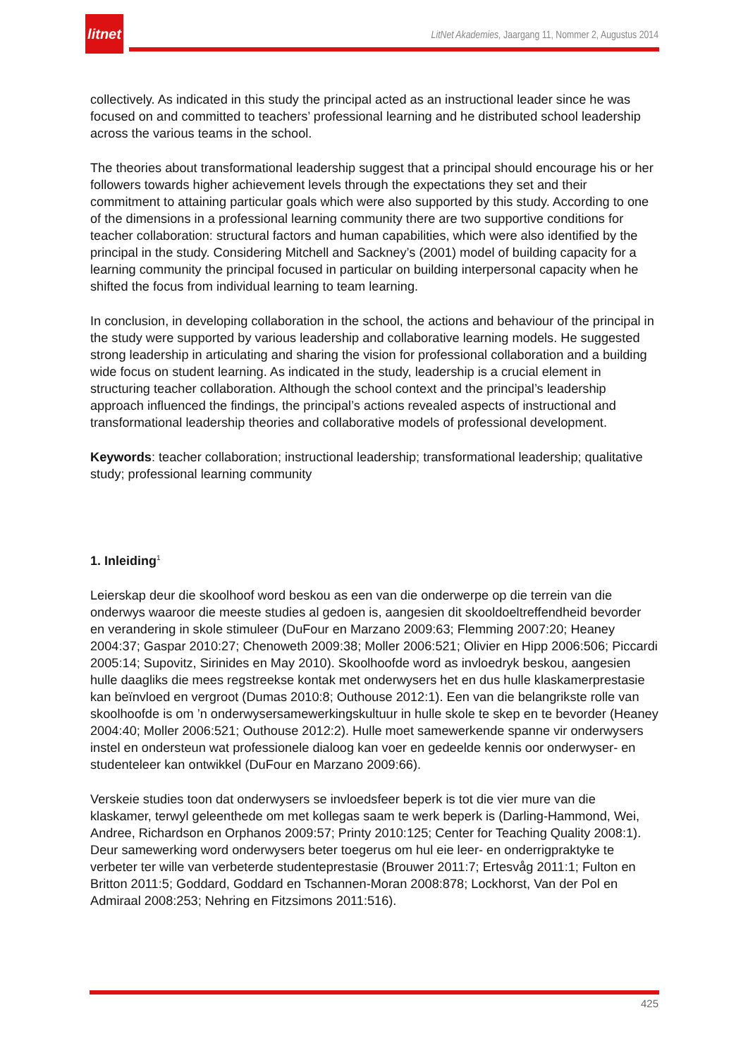litnet
LitNet Akademies, Jaargang 11, Nommer 2, Augustus 2014
collectively. As indicated in this study the principal acted as an instructional leader since he was focused on and committed to teachers’ professional learning and he distributed school leadership across the various teams in the school.
The theories about transformational leadership suggest that a principal should encourage his or her followers towards higher achievement levels through the expectations they set and their commitment to attaining particular goals which were also supported by this study. According to one of the dimensions in a professional learning community there are two supportive conditions for teacher collaboration: structural factors and human capabilities, which were also identified by the principal in the study. Considering Mitchell and Sackney’s (2001) model of building capacity for a learning community the principal focused in particular on building interpersonal capacity when he shifted the focus from individual learning to team learning.
In conclusion, in developing collaboration in the school, the actions and behaviour of the principal in the study were supported by various leadership and collaborative learning models. He suggested strong leadership in articulating and sharing the vision for professional collaboration and a building wide focus on student learning. As indicated in the study, leadership is a crucial element in structuring teacher collaboration. Although the school context and the principal’s leadership approach influenced the findings, the principal’s actions revealed aspects of instructional and transformational leadership theories and collaborative models of professional development.
Keywords: teacher collaboration; instructional leadership; transformational leadership; qualitative study; professional learning community
1. Inleiding<sup>1</sup>
Leierskap deur die skoolhoof word beskou as een van die onderwerpe op die terrein van die onderwys waaroor die meeste studies al gedoen is, aangesien dit skooldoeltreffendheid bevorder en verandering in skole stimuleer (DuFour en Marzano 2009:63; Flemming 2007:20; Heaney 2004:37; Gaspar 2010:27; Chenoweth 2009:38; Moller 2006:521; Olivier en Hipp 2006:506; Piccardi 2005:14; Supovitz, Sirinides en May 2010). Skoolhoofde word as invloedryk beskou, aangesien hulle daagliks die mees regstreekse kontak met onderwysers het en dus hulle klaskamerprestasie kan beïnvloed en vergroot (Dumas 2010:8; Outhouse 2012:1). Een van die belangrikste rolle van skoolhoofde is om ’n onderwysersamewerkingskultuur in hulle skole te skep en te bevorder (Heaney 2004:40; Moller 2006:521; Outhouse 2012:2). Hulle moet samewerkende spanne vir onderwysers instel en ondersteun wat professionele dialoog kan voer en gedeelde kennis oor onderwyser- en studenteleer kan ontwikkel (DuFour en Marzano 2009:66).
Verskeie studies toon dat onderwysers se invloedsfeer beperk is tot die vier mure van die klaskamer, terwyl geleenthede om met kollegas saam te werk beperk is (Darling-Hammond, Wei, Andree, Richardson en Orphanos 2009:57; Printy 2010:125; Center for Teaching Quality 2008:1). Deur samewerking word onderwysers beter toegerus om hul eie leer- en onderrigpraktyke te verbeter ter wille van verbeterde studenteprestasie (Brouwer 2011:7; Ertesvåg 2011:1; Fulton en Britton 2011:5; Goddard, Goddard en Tschannen-Moran 2008:878; Lockhorst, Van der Pol en Admiraal 2008:253; Nehring en Fitzsimons 2011:516).
425